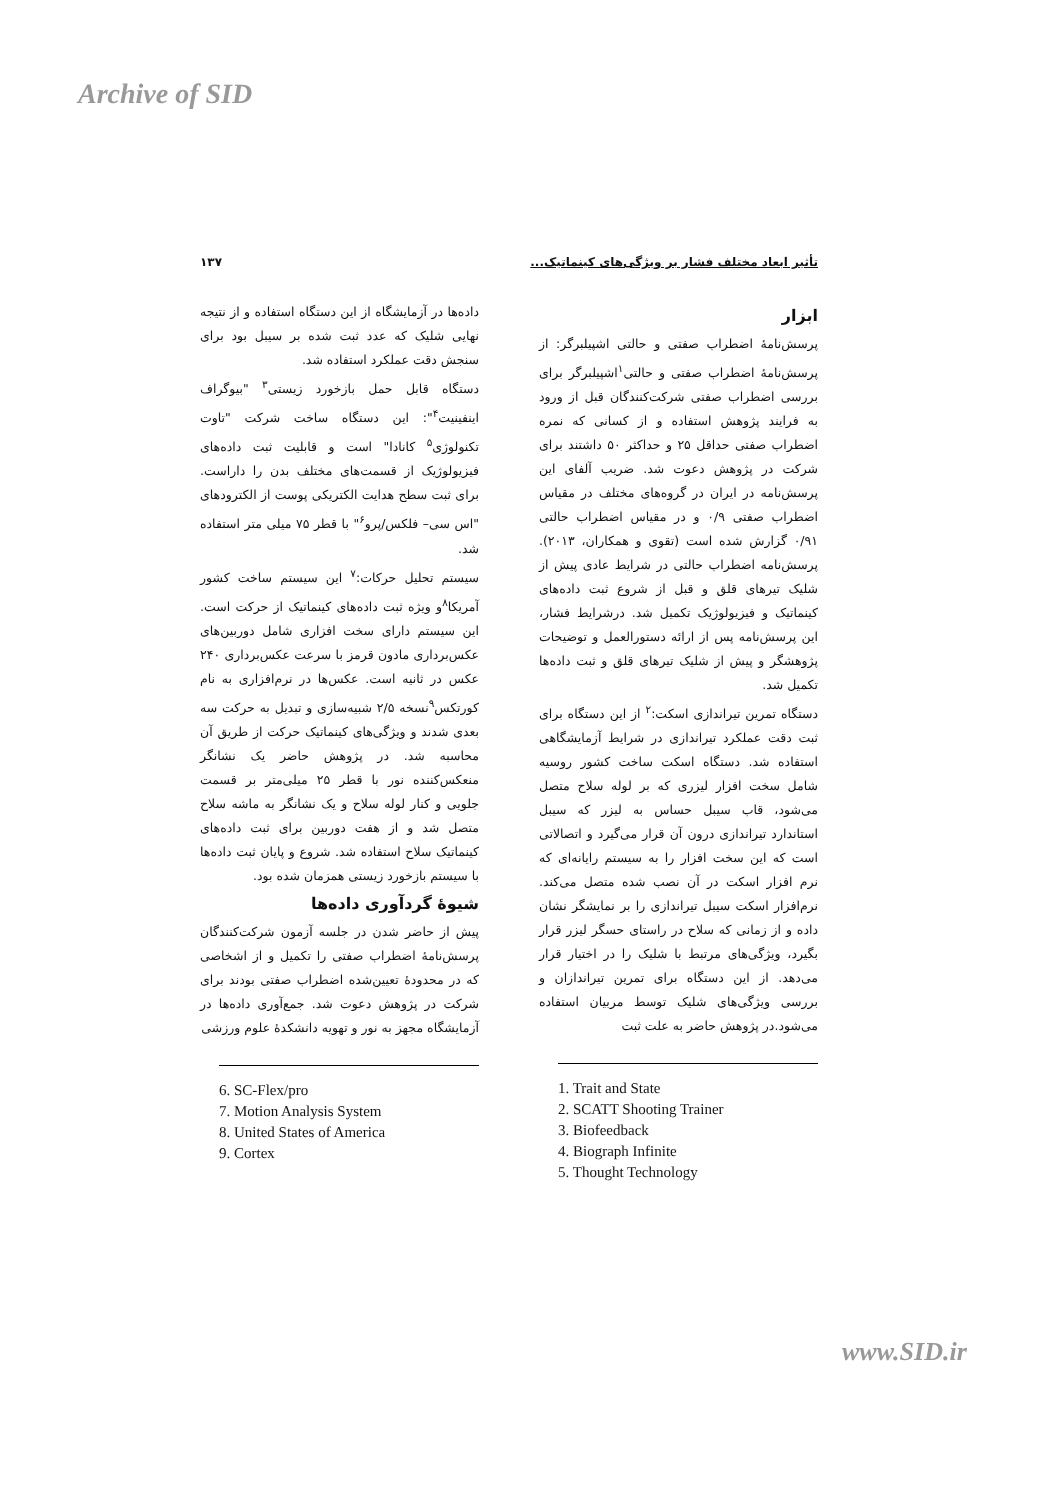Archive of SID
تأثیر ابعاد مختلف فشار بر ویژگی‌های کینماتیک... ۱۳۷
ابزار
پرسش‌نامهٔ اضطراب صفتی و حالتی اشپیلبرگر: از پرسش‌نامهٔ اضطراب صفتی و حالتی<sup>۱</sup>اشپیلبرگر برای بررسی اضطراب صفتی شرکت‌کنندگان قبل از ورود به فرایند پژوهش استفاده و از کسانی که نمره اضطراب صفتی حداقل ۲۵ و حداکثر ۵۰ داشتند برای شرکت در پژوهش دعوت شد. ضریب آلفای این پرسش‌نامه در ایران در گروه‌های مختلف در مقیاس اضطراب صفتی ۰/۹ و در مقیاس اضطراب حالتی ۰/۹۱ گزارش شده است (تقوی و همکاران، ۲۰۱۳). پرسش‌نامه اضطراب حالتی در شرایط عادی پیش از شلیک تیرهای قلق و قبل از شروع ثبت داده‌های کینماتیک و فیزیولوژیک تکمیل شد. درشرایط فشار، این پرسش‌نامه پس از ارائه دستورالعمل و توضیحات پژوهشگر و پیش از شلیک تیرهای قلق و ثبت داده‌ها تکمیل شد.
دستگاه تمرین تیراندازی اسکت:<sup>۲</sup> از این دستگاه برای ثبت دقت عملکرد تیراندازی در شرایط آزمایشگاهی استفاده شد. دستگاه اسکت ساخت کشور روسیه شامل سخت افزار لیزری که بر لوله سلاح متصل می‌شود، قاب سیبل حساس به لیزر که سیبل استاندارد تیراندازی درون آن قرار می‌گیرد و اتصالاتی است که این سخت افزار را به سیستم رایانه‌ای که نرم افزار اسکت در آن نصب شده متصل می‌کند. نرم‌افزار اسکت سیبل تیراندازی را بر نمایشگر نشان داده و از زمانی که سلاح در راستای حسگر لیزر قرار بگیرد، ویژگی‌های مرتبط با شلیک را در اختیار قرار می‌دهد. از این دستگاه برای تمرین تیراندازان و بررسی ویژگی‌های شلیک توسط مربیان استفاده می‌شود.در پژوهش حاضر به علت ثبت
1. Trait and State
2. SCATT Shooting Trainer
3. Biofeedback
4. Biograph Infinite
5. Thought Technology
داده‌ها در آزمایشگاه از این دستگاه استفاده و از نتیجه نهایی شلیک که عدد ثبت شده بر سیبل بود برای سنجش دقت عملکرد استفاده شد.
دستگاه قابل حمل بازخورد زیستی<sup>۳</sup> "بیوگراف اینفینیت<sup>۴</sup>": این دستگاه ساخت شرکت "تاوت تکنولوژی<sup>۵</sup> کانادا" است و قابلیت ثبت داده‌های فیزیولوژیک از قسمت‌های مختلف بدن را داراست. برای ثبت سطح هدایت الکتریکی پوست از الکترودهای "اس سی– فلکس/پرو<sup>۶</sup>" با قطر ۷۵ میلی متر استفاده شد.
سیستم تحلیل حرکات:<sup>۷</sup> این سیستم ساخت کشور آمریکا<sup>۸</sup>و ویژه ثبت داده‌های کینماتیک از حرکت است. این سیستم دارای سخت افزاری شامل دوربین‌های عکس‌برداری مادون قرمز با سرعت عکس‌برداری ۲۴۰ عکس در ثانیه است. عکس‌ها در نرم‌افزاری به نام کورتکس<sup>۹</sup>نسخه ۲/۵ شبیه‌سازی و تبدیل به حرکت سه بعدی شدند و ویژگی‌های کینماتیک حرکت از طریق آن محاسبه شد. در پژوهش حاضر یک نشانگر منعکس‌کننده نور با قطر ۲۵ میلی‌متر بر قسمت جلویی و کنار لوله سلاح و یک نشانگر به ماشه سلاح متصل شد و از هفت دوربین برای ثبت داده‌های کینماتیک سلاح استفاده شد. شروع و پایان ثبت داده‌ها با سیستم بازخورد زیستی همزمان شده بود.
شیوهٔ گردآوری داده‌ها
پیش از حاضر شدن در جلسه آزمون شرکت‌کنندگان پرسش‌نامهٔ اضطراب صفتی را تکمیل و از اشخاصی که در محدودهٔ تعیین‌شده اضطراب صفتی بودند برای شرکت در پژوهش دعوت شد. جمع‌آوری داده‌ها در آزمایشگاه مجهز به نور و تهویه دانشکدهٔ علوم ورزشی
6. SC-Flex/pro
7. Motion Analysis System
8. United States of America
9. Cortex
www.SID.ir